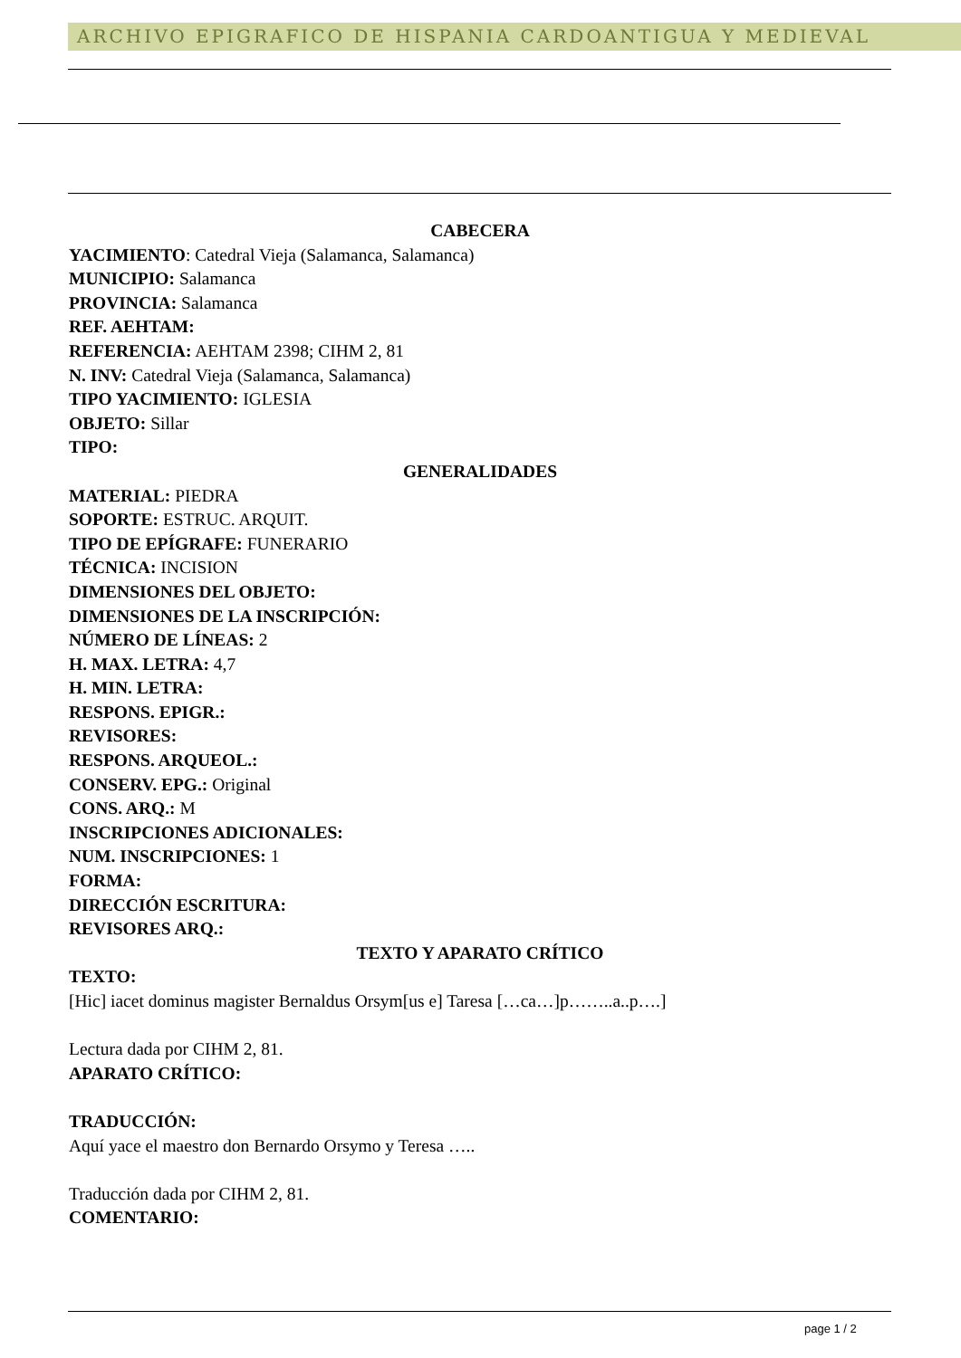ARCHIVO EPIGRAFICO DE HISPANIA CARDOANTIGUA Y MEDIEVAL
CABECERA
YACIMIENTO: Catedral Vieja (Salamanca, Salamanca)
MUNICIPIO: Salamanca
PROVINCIA: Salamanca
REF. AEHTAM:
REFERENCIA: AEHTAM 2398; CIHM 2, 81
N. INV: Catedral Vieja (Salamanca, Salamanca)
TIPO YACIMIENTO: IGLESIA
OBJETO: Sillar
TIPO:
GENERALIDADES
MATERIAL: PIEDRA
SOPORTE: ESTRUC. ARQUIT.
TIPO DE EPÍGRAFE: FUNERARIO
TÉCNICA: INCISION
DIMENSIONES DEL OBJETO:
DIMENSIONES DE LA INSCRIPCIÓN:
NÚMERO DE LÍNEAS: 2
H. MAX. LETRA: 4,7
H. MIN. LETRA:
RESPONS. EPIGR.:
REVISORES:
RESPONS. ARQUEOL.:
CONSERV. EPG.: Original
CONS. ARQ.: M
INSCRIPCIONES ADICIONALES:
NUM. INSCRIPCIONES: 1
FORMA:
DIRECCIÓN ESCRITURA:
REVISORES ARQ.:
TEXTO Y APARATO CRÍTICO
TEXTO:
[Hic] iacet dominus magister Bernaldus Orsym[us e] Taresa […ca…]p……..a..p….]
Lectura dada por CIHM 2, 81.
APARATO CRÍTICO:
TRADUCCIÓN:
Aquí yace el maestro don Bernardo Orsymo y Teresa …..
Traducción dada por CIHM 2, 81.
COMENTARIO:
page 1 / 2